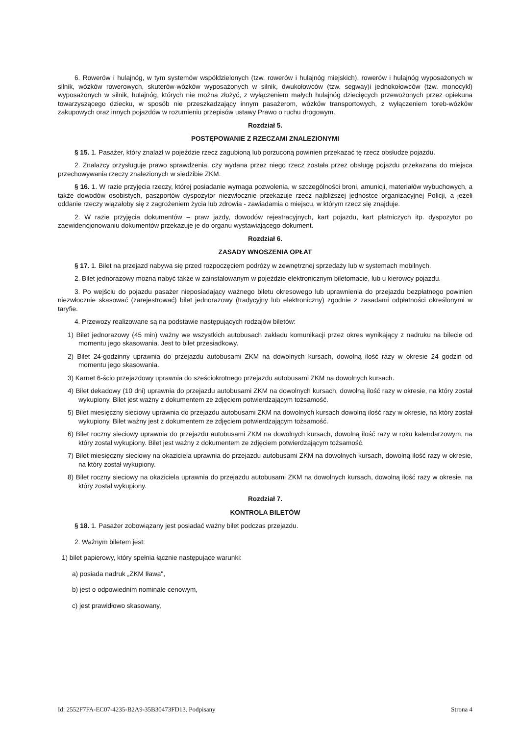6. Rowerów i hulajnóg, w tym systemów współdzielonych (tzw. rowerów i hulajnóg miejskich), rowerów i hulajnóg wyposażonych w silnik, wózków rowerowych, skuterów-wózków wyposażonych w silnik, dwukołowców (tzw. segway)i jednokołowców (tzw. monocykl) wyposażonych w silnik, hulajnóg, których nie można złożyć, z wyłączeniem małych hulajnóg dziecięcych przewożonych przez opiekuna towarzyszącego dziecku, w sposób nie przeszkadzający innym pasażerom, wózków transportowych, z wyłączeniem toreb-wózków zakupowych oraz innych pojazdów w rozumieniu przepisów ustawy Prawo o ruchu drogowym.
Rozdział 5.
POSTĘPOWANIE Z RZECZAMI ZNALEZIONYMI
§ 15. 1. Pasażer, który znalazł w pojeździe rzecz zagubioną lub porzuconą powinien przekazać tę rzecz obsłudze pojazdu.
2. Znalazcy przysługuje prawo sprawdzenia, czy wydana przez niego rzecz została przez obsługę pojazdu przekazana do miejsca przechowywania rzeczy znalezionych w siedzibie ZKM.
§ 16. 1. W razie przyjęcia rzeczy, której posiadanie wymaga pozwolenia, w szczególności broni, amunicji, materiałów wybuchowych, a także dowodów osobistych, paszportów dyspozytor niezwłocznie przekazuje rzecz najbliższej jednostce organizacyjnej Policji, a jeżeli oddanie rzeczy wiązałoby się z zagrożeniem życia lub zdrowia - zawiadamia o miejscu, w którym rzecz się znajduje.
2. W razie przyjęcia dokumentów – praw jazdy, dowodów rejestracyjnych, kart pojazdu, kart płatniczych itp. dyspozytor po zaewidencjonowaniu dokumentów przekazuje je do organu wystawiającego dokument.
Rozdział 6.
ZASADY WNOSZENIA OPŁAT
§ 17. 1. Bilet na przejazd nabywa się przed rozpoczęciem podróży w zewnętrznej sprzedaży lub w systemach mobilnych.
2. Bilet jednorazowy można nabyć także w zainstalowanym w pojeździe elektronicznym biletomacie, lub u kierowcy pojazdu.
3. Po wejściu do pojazdu pasażer nieposiadający ważnego biletu okresowego lub uprawnienia do przejazdu bezpłatnego powinien niezwłocznie skasować (zarejestrować) bilet jednorazowy (tradycyjny lub elektroniczny) zgodnie z zasadami odpłatności określonymi w taryfie.
4. Przewozy realizowane są na podstawie następujących rodzajów biletów:
1) Bilet jednorazowy (45 min) ważny we wszystkich autobusach zakładu komunikacji przez okres wynikający z nadruku na bilecie od momentu jego skasowania. Jest to bilet przesiadkowy.
2) Bilet 24-godzinny uprawnia do przejazdu autobusami ZKM na dowolnych kursach, dowolną ilość razy w okresie 24 godzin od momentu jego skasowania.
3) Karnet 6-ścio przejazdowy uprawnia do sześciokrotnego przejazdu autobusami ZKM na dowolnych kursach.
4) Bilet dekadowy (10 dni) uprawnia do przejazdu autobusami ZKM na dowolnych kursach, dowolną ilość razy w okresie, na który został wykupiony. Bilet jest ważny z dokumentem ze zdjęciem potwierdzającym tożsamość.
5) Bilet miesięczny sieciowy uprawnia do przejazdu autobusami ZKM na dowolnych kursach dowolną ilość razy w okresie, na który został wykupiony. Bilet ważny jest z dokumentem ze zdjęciem potwierdzającym tożsamość.
6) Bilet roczny sieciowy uprawnia do przejazdu autobusami ZKM na dowolnych kursach, dowolną ilość razy w roku kalendarzowym, na który został wykupiony. Bilet jest ważny z dokumentem ze zdjęciem potwierdzającym tożsamość.
7) Bilet miesięczny sieciowy na okaziciela uprawnia do przejazdu autobusami ZKM na dowolnych kursach, dowolną ilość razy w okresie, na który został wykupiony.
8) Bilet roczny sieciowy na okaziciela uprawnia do przejazdu autobusami ZKM na dowolnych kursach, dowolną ilość razy w okresie, na który został wykupiony.
Rozdział 7.
KONTROLA BILETÓW
§ 18. 1. Pasażer zobowiązany jest posiadać ważny bilet podczas przejazdu.
2. Ważnym biletem jest:
1) bilet papierowy, który spełnia łącznie następujące warunki:
a) posiada nadruk „ZKM Iława",
b) jest o odpowiednim nominale cenowym,
c) jest prawidłowo skasowany,
Id: 2552F7FA-EC07-4235-B2A9-35B30473FD13. Podpisany Strona 4